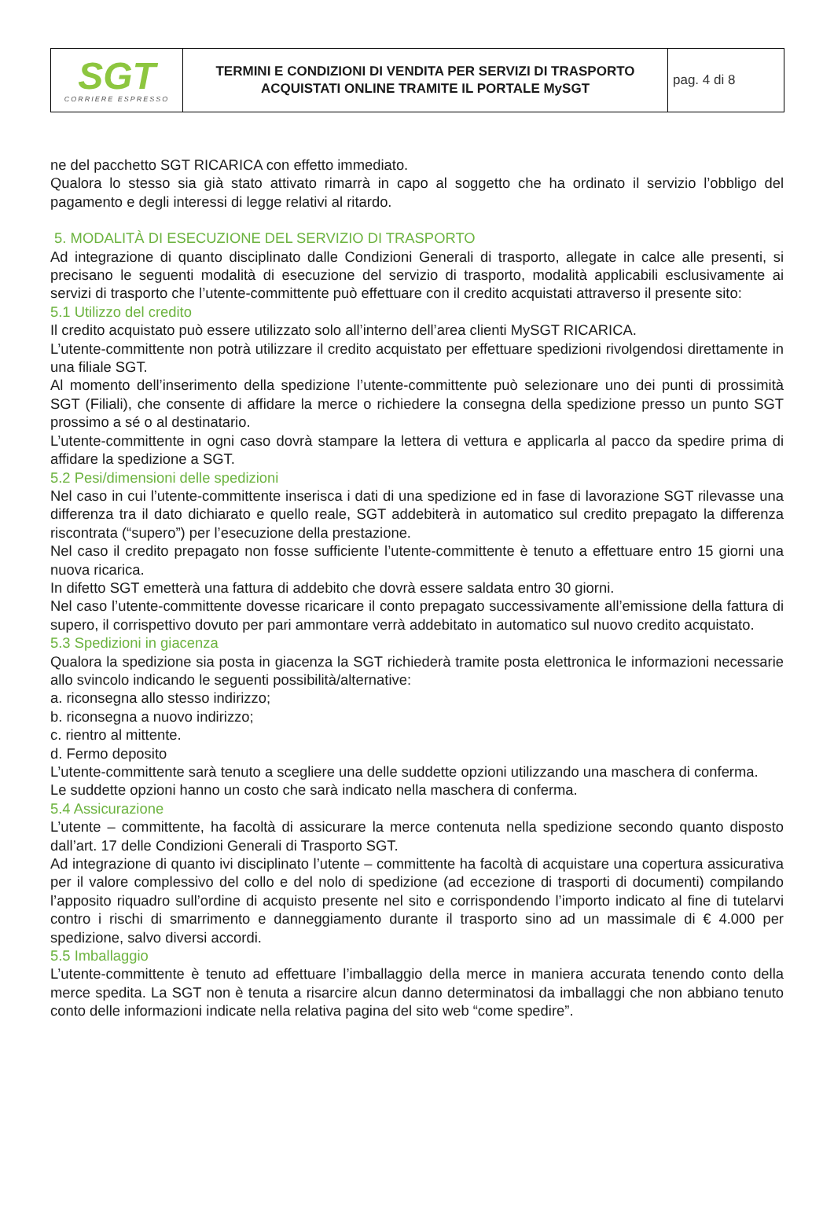| SGT CORRIERE ESPRESSO | TERMINI E CONDIZIONI DI VENDITA PER SERVIZI DI TRASPORTO ACQUISTATI ONLINE TRAMITE IL PORTALE MySGT | pag. 4 di 8 |
ne del pacchetto SGT RICARICA con effetto immediato.
Qualora lo stesso sia già stato attivato rimarrà in capo al soggetto che ha ordinato il servizio l’obbligo del pagamento e degli interessi di legge relativi al ritardo.
5. MODALITÀ DI ESECUZIONE DEL SERVIZIO DI TRASPORTO
Ad integrazione di quanto disciplinato dalle Condizioni Generali di trasporto, allegate in calce alle presenti, si precisano le seguenti modalità di esecuzione del servizio di trasporto, modalità applicabili esclusivamente ai servizi di trasporto che l’utente-committente può effettuare con il credito acquistati attraverso il presente sito:
5.1 Utilizzo del credito
Il credito acquistato può essere utilizzato solo all’interno dell’area clienti MySGT RICARICA.
L’utente-committente non potrà utilizzare il credito acquistato per effettuare spedizioni rivolgendosi direttamente in una filiale SGT.
Al momento dell’inserimento della spedizione l’utente-committente può selezionare uno dei punti di prossimità SGT (Filiali), che consente di affidare la merce o richiedere la consegna della spedizione presso un punto SGT prossimo a sé o al destinatario.
L’utente-committente in ogni caso dovrà stampare la lettera di vettura e applicarla al pacco da spedire prima di affidare la spedizione a SGT.
5.2 Pesi/dimensioni delle spedizioni
Nel caso in cui l’utente-committente inserisca i dati di una spedizione ed in fase di lavorazione SGT rilevasse una differenza tra il dato dichiarato e quello reale, SGT addebiterà in automatico sul credito prepagato la differenza riscontrata (“supero”) per l’esecuzione della prestazione.
Nel caso il credito prepagato non fosse sufficiente l’utente-committente è tenuto a effettuare entro 15 giorni una nuova ricarica.
In difetto SGT emetterà una fattura di addebito che dovrà essere saldata entro 30 giorni.
Nel caso l’utente-committente dovesse ricaricare il conto prepagato successivamente all’emissione della fattura di supero, il corrispettivo dovuto per pari ammontare verrà addebitato in automatico sul nuovo credito acquistato.
5.3 Spedizioni in giacenza
Qualora la spedizione sia posta in giacenza la SGT richiederà tramite posta elettronica le informazioni necessarie allo svincolo indicando le seguenti possibilità/alternative:
a. riconsegna allo stesso indirizzo;
b. riconsegna a nuovo indirizzo;
c. rientro al mittente.
d. Fermo deposito
L’utente-committente sarà tenuto a scegliere una delle suddette opzioni utilizzando una maschera di conferma.
Le suddette opzioni hanno un costo che sarà indicato nella maschera di conferma.
5.4 Assicurazione
L’utente – committente, ha facoltà di assicurare la merce contenuta nella spedizione secondo quanto disposto dall’art. 17 delle Condizioni Generali di Trasporto SGT.
Ad integrazione di quanto ivi disciplinato l’utente – committente ha facoltà di acquistare una copertura assicurativa per il valore complessivo del collo e del nolo di spedizione (ad eccezione di trasporti di documenti) compilando l’apposito riquadro sull’ordine di acquisto presente nel sito e corrispondendo l’importo indicato al fine di tutelarvi contro i rischi di smarrimento e danneggiamento durante il trasporto sino ad un massimale di € 4.000 per spedizione, salvo diversi accordi.
5.5 Imballaggio
L’utente-committente è tenuto ad effettuare l’imballaggio della merce in maniera accurata tenendo conto della merce spedita. La SGT non è tenuta a risarcire alcun danno determinatosi da imballaggi che non abbiano tenuto conto delle informazioni indicate nella relativa pagina del sito web “come spedire”.